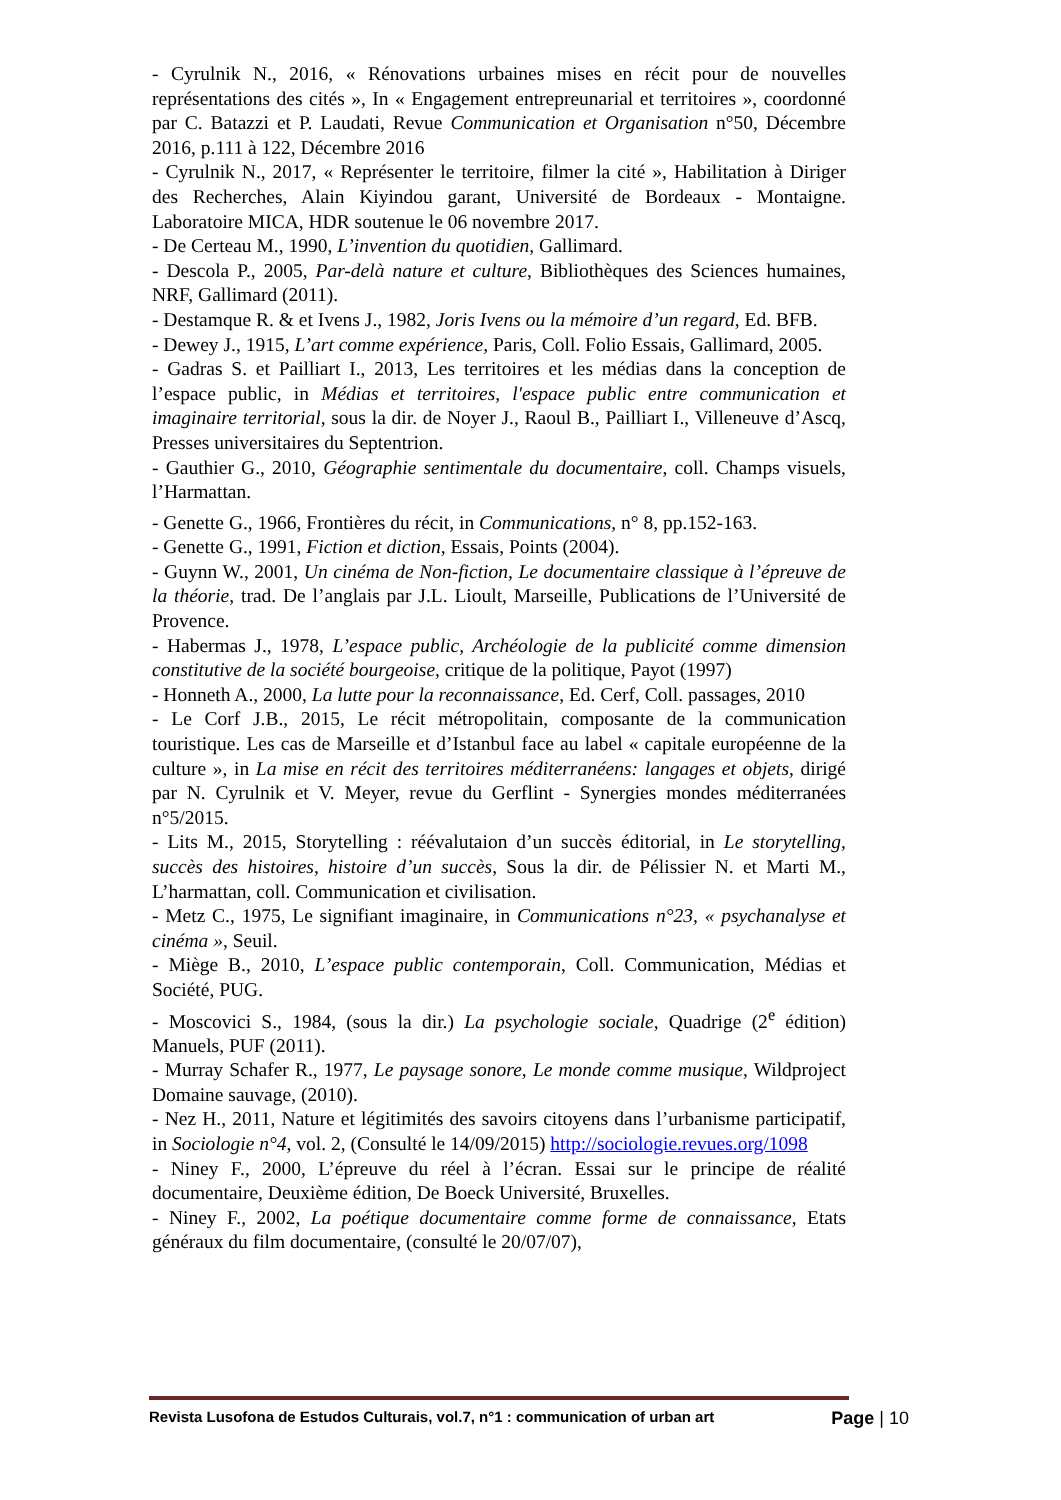- Cyrulnik N., 2016, « Rénovations urbaines mises en récit pour de nouvelles représentations des cités », In « Engagement entrepreunarial et territoires », coordonné par C. Batazzi et P. Laudati, Revue Communication et Organisation n°50, Décembre 2016, p.111 à 122, Décembre 2016
- Cyrulnik N., 2017, « Représenter le territoire, filmer la cité », Habilitation à Diriger des Recherches, Alain Kiyindou garant, Université de Bordeaux - Montaigne. Laboratoire MICA, HDR soutenue le 06 novembre 2017.
- De Certeau M., 1990, L’invention du quotidien, Gallimard.
- Descola P., 2005, Par-delà nature et culture, Bibliothèques des Sciences humaines, NRF, Gallimard (2011).
- Destamque R. & et Ivens J., 1982, Joris Ivens ou la mémoire d’un regard, Ed. BFB.
- Dewey J., 1915, L’art comme expérience, Paris, Coll. Folio Essais, Gallimard, 2005.
- Gadras S. et Pailliart I., 2013, Les territoires et les médias dans la conception de l’espace public, in Médias et territoires, l'espace public entre communication et imaginaire territorial, sous la dir. de Noyer J., Raoul B., Pailliart I., Villeneuve d’Ascq, Presses universitaires du Septentrion.
- Gauthier G., 2010, Géographie sentimentale du documentaire, coll. Champs visuels, l’Harmattan.
- Genette G., 1966, Frontières du récit, in Communications, n° 8, pp.152-163.
- Genette G., 1991, Fiction et diction, Essais, Points (2004).
- Guynn W., 2001, Un cinéma de Non-fiction, Le documentaire classique à l’épreuve de la théorie, trad. De l’anglais par J.L. Lioult, Marseille, Publications de l’Université de Provence.
- Habermas J., 1978, L’espace public, Archéologie de la publicité comme dimension constitutive de la société bourgeoise, critique de la politique, Payot (1997)
- Honneth A., 2000, La lutte pour la reconnaissance, Ed. Cerf, Coll. passages, 2010
- Le Corf J.B., 2015, Le récit métropolitain, composante de la communication touristique. Les cas de Marseille et d’Istanbul face au label « capitale européenne de la culture », in La mise en récit des territoires méditerranéens: langages et objets, dirigé par N. Cyrulnik et V. Meyer, revue du Gerflint - Synergies mondes méditerranées n°5/2015.
- Lits M., 2015, Storytelling : réévalutaion d’un succès éditorial, in Le storytelling, succès des histoires, histoire d’un succès, Sous la dir. de Pélissier N. et Marti M., L’harmattan, coll. Communication et civilisation.
- Metz C., 1975, Le signifiant imaginaire, in Communications n°23, « psychanalyse et cinéma », Seuil.
- Miège B., 2010, L’espace public contemporain, Coll. Communication, Médias et Société, PUG.
- Moscovici S., 1984, (sous la dir.) La psychologie sociale, Quadrige (2<sup>e</sup> édition) Manuels, PUF (2011).
- Murray Schafer R., 1977, Le paysage sonore, Le monde comme musique, Wildproject Domaine sauvage, (2010).
- Nez H., 2011, Nature et légitimités des savoirs citoyens dans l’urbanisme participatif, in Sociologie n°4, vol. 2, (Consulté le 14/09/2015) http://sociologie.revues.org/1098
- Niney F., 2000, L’épreuve du réel à l’écran. Essai sur le principe de réalité documentaire, Deuxième édition, De Boeck Université, Bruxelles.
- Niney F., 2002, La poétique documentaire comme forme de connaissance, Etats généraux du film documentaire, (consulté le 20/07/07),
Revista Lusofona de Estudos Culturais, vol.7, n°1 : communication of urban art Page | 10